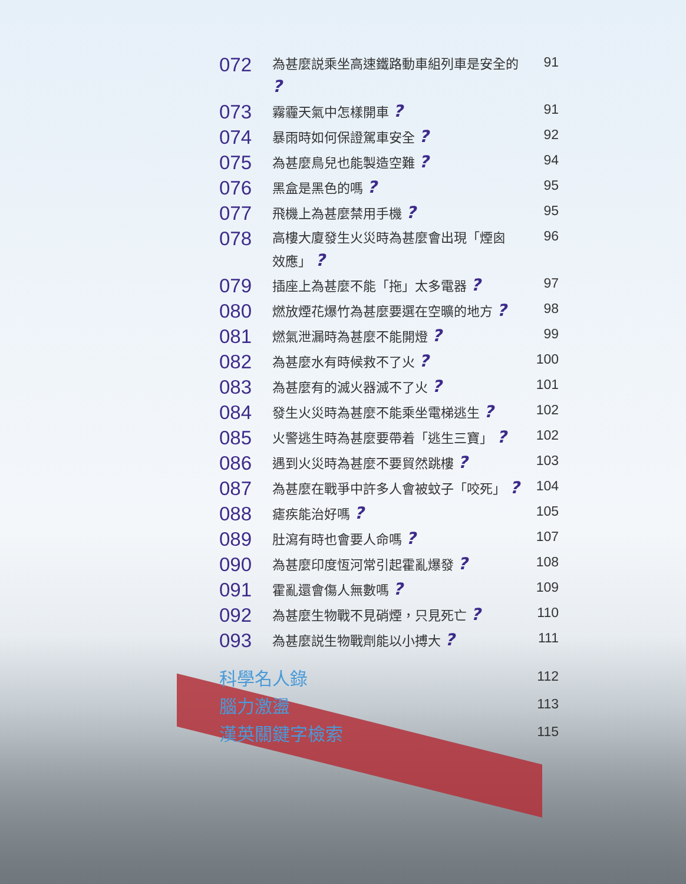072
為甚麼説乘坐高速鐵路動車組列車是安全的 ?
91
073
霧霾天氣中怎樣開車 ?
91
074
暴雨時如何保證駕車安全 ?
92
075
為甚麼鳥兒也能製造空難 ?
94
076
黑盒是黑色的嗎 ?
95
077
飛機上為甚麼禁用手機 ?
95
078
高樓大廈發生火災時為甚麼會出現「煙囪
效應」 ?
96
079
插座上為甚麼不能「拖」太多電器 ?
97
080
燃放煙花爆竹為甚麼要選在空曠的地方 ?
98
081
燃氣泄漏時為甚麼不能開燈 ?
99
082
為甚麼水有時候救不了火 ?
100
083
為甚麼有的滅火器滅不了火 ?
101
084
發生火災時為甚麼不能乘坐電梯逃生 ?
102
085
火警逃生時為甚麼要帶着「逃生三寶」 ?
102
086
遇到火災時為甚麼不要貿然跳樓 ?
103
087
為甚麼在戰爭中許多人會被蚊子「咬死」 ?
104
088
瘧疾能治好嗎 ?
105
089
肚瀉有時也會要人命嗎 ?
107
090
為甚麼印度恆河常引起霍亂爆發 ?
108
091
霍亂還會傷人無數嗎 ?
109
092
為甚麼生物戰不見硝煙，只見死亡 ?
110
093
為甚麼説生物戰劑能以小搏大 ?
111
科學名人錄
112
腦力激盪
113
漢英關鍵字檢索
115